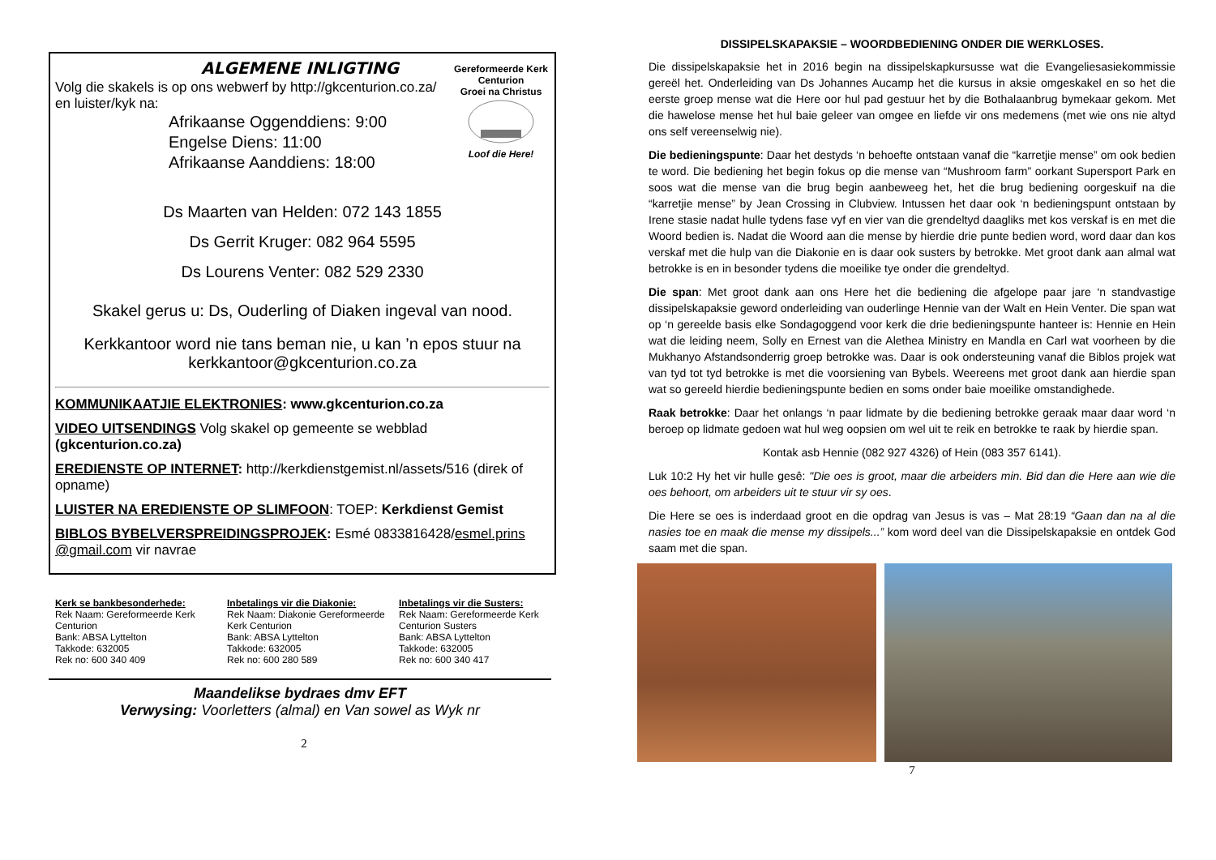ALGEMENE INLIGTING
Volg die skakels is op ons webwerf by http://gkcenturion.co.za/
en luister/kyk na:
Gereformeerde Kerk Centurion
Groei na Christus
Loof die Here!
Afrikaanse Oggenddiens: 9:00
Engelse Diens: 11:00
Afrikaanse Aanddiens: 18:00
Ds Maarten van Helden: 072 143 1855
Ds Gerrit Kruger: 082 964 5595
Ds Lourens Venter: 082 529 2330
Skakel gerus u: Ds, Ouderling of Diaken ingeval van nood.
Kerkkantoor word nie tans beman nie, u kan ’n epos stuur na kerkkantoor@gkcenturion.co.za
KOMMUNIKAATJIE ELEKTRONIES: www.gkcenturion.co.za
VIDEO UITSENDINGS Volg skakel op gemeente se webblad (gkcenturion.co.za)
EREDIENSTE OP INTERNET: http://kerkdienstgemist.nl/assets/516 (direk of opname)
LUISTER NA EREDIENSTE OP SLIMFOON: TOEP: Kerkdienst Gemist
BIBLOS BYBELVERSPREIDINGSPROJEK: Esmé 0833816428/esmel.prins @gmail.com vir navrae
Kerk se bankbesonderhede:
Rek Naam: Gereformeerde Kerk Centurion
Bank: ABSA Lyttelton
Takkode: 632005
Rek no: 600 340 409
Inbetalings vir die Diakonie:
Rek Naam: Diakonie Gereformeerde Kerk Centurion
Bank: ABSA Lyttelton
Takkode: 632005
Rek no: 600 280 589
Inbetalings vir die Susters:
Rek Naam: Gereformeerde Kerk Centurion Susters
Bank: ABSA Lyttelton
Takkode: 632005
Rek no: 600 340 417
Maandelikse bydraes dmv EFT
Verwysing: Voorletters (almal) en Van sowel as Wyk nr
2
DISSIPELSKAPAKSIE – WOORDBEDIENING ONDER DIE WERKLOSES.
Die dissipelskapaksie het in 2016 begin na dissipelskapkursusse wat die Evangeliesasiekommissie gereël het. Onderleiding van Ds Johannes Aucamp het die kursus in aksie omgeskakel en so het die eerste groep mense wat die Here oor hul pad gestuur het by die Bothalaanbrug bymekaar gekom. Met die hawelose mense het hul baie geleer van omgee en liefde vir ons medemens (met wie ons nie altyd ons self vereenselwig nie).
Die bedieningspunte: Daar het destyds ‘n behoefte ontstaan vanaf die “karretjie mense” om ook bedien te word. Die bediening het begin fokus op die mense van “Mushroom farm” oorkant Supersport Park en soos wat die mense van die brug begin aanbeweeg het, het die brug bediening oorgeskuif na die “karretjie mense” by Jean Crossing in Clubview. Intussen het daar ook ‘n bedieningspunt ontstaan by Irene stasie nadat hulle tydens fase vyf en vier van die grendeltyd daagliks met kos verskaf is en met die Woord bedien is. Nadat die Woord aan die mense by hierdie drie punte bedien word, word daar dan kos verskaf met die hulp van die Diakonie en is daar ook susters by betrokke. Met groot dank aan almal wat betrokke is en in besonder tydens die moeilike tye onder die grendeltyd.
Die span: Met groot dank aan ons Here het die bediening die afgelope paar jare ‘n standvastige dissipelskapaksie geword onderleiding van ouderlinge Hennie van der Walt en Hein Venter. Die span wat op ‘n gereelde basis elke Sondagoggend voor kerk die drie bedieningspunte hanteer is: Hennie en Hein wat die leiding neem, Solly en Ernest van die Alethea Ministry en Mandla en Carl wat voorheen by die Mukhanyo Afstandsonderrig groep betrokke was. Daar is ook ondersteuning vanaf die Biblos projek wat van tyd tot tyd betrokke is met die voorsiening van Bybels. Weereens met groot dank aan hierdie span wat so gereeld hierdie bedieningspunte bedien en soms onder baie moeilike omstandighede.
Raak betrokke: Daar het onlangs ‘n paar lidmate by die bediening betrokke geraak maar daar word ‘n beroep op lidmate gedoen wat hul weg oopsien om wel uit te reik en betrokke te raak by hierdie span.
Kontak asb Hennie (082 927 4326) of Hein (083 357 6141).
Luk 10:2 Hy het vir hulle gesê: "Die oes is groot, maar die arbeiders min. Bid dan die Here aan wie die oes behoort, om arbeiders uit te stuur vir sy oes.
Die Here se oes is inderdaad groot en die opdrag van Jesus is vas – Mat 28:19 “Gaan dan na al die nasies toe en maak die mense my dissipels...” kom word deel van die Dissipelskapaksie en ontdek God saam met die span.
7